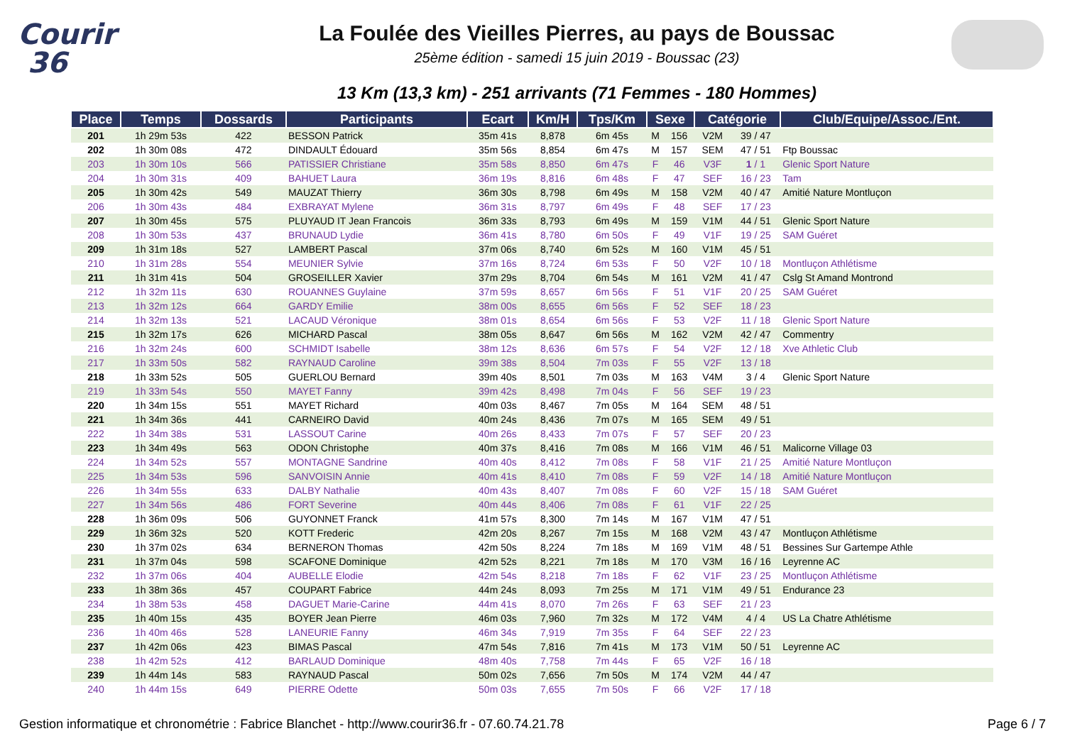Courir
36
La Foulée des Vieilles Pierres, au pays de Boussac
25ème édition - samedi 15 juin 2019 - Boussac (23)
13 Km (13,3 km) - 251 arrivants (71 Femmes - 180 Hommes)
| Place | Temps | Dossards | Participants | Ecart | Km/H | Tps/Km | Sexe | | Catégorie | | Club/Equipe/Assoc./Ent. |
| --- | --- | --- | --- | --- | --- | --- | --- | --- | --- | --- | --- |
| 201 | 1h 29m 53s | 422 | BESSON Patrick | 35m 41s | 8,878 | 6m 45s | M | 156 | V2M | 39 / 47 | |
| 202 | 1h 30m 08s | 472 | DINDAULT Édouard | 35m 56s | 8,854 | 6m 47s | M | 157 | SEM | 47 / 51 | Ftp Boussac |
| 203 | 1h 30m 10s | 566 | PATISSIER Christiane | 35m 58s | 8,850 | 6m 47s | F | 46 | V3F | 1 / 1 | Glenic Sport Nature |
| 204 | 1h 30m 31s | 409 | BAHUET Laura | 36m 19s | 8,816 | 6m 48s | F | 47 | SEF | 16 / 23 | Tam |
| 205 | 1h 30m 42s | 549 | MAUZAT Thierry | 36m 30s | 8,798 | 6m 49s | M | 158 | V2M | 40 / 47 | Amitié Nature Montluçon |
| 206 | 1h 30m 43s | 484 | EXBRAYAT Mylene | 36m 31s | 8,797 | 6m 49s | F | 48 | SEF | 17 / 23 | |
| 207 | 1h 30m 45s | 575 | PLUYAUD IT Jean Francois | 36m 33s | 8,793 | 6m 49s | M | 159 | V1M | 44 / 51 | Glenic Sport Nature |
| 208 | 1h 30m 53s | 437 | BRUNAUD Lydie | 36m 41s | 8,780 | 6m 50s | F | 49 | V1F | 19 / 25 | SAM Guéret |
| 209 | 1h 31m 18s | 527 | LAMBERT Pascal | 37m 06s | 8,740 | 6m 52s | M | 160 | V1M | 45 / 51 | |
| 210 | 1h 31m 28s | 554 | MEUNIER Sylvie | 37m 16s | 8,724 | 6m 53s | F | 50 | V2F | 10 / 18 | Montluçon Athlétisme |
| 211 | 1h 31m 41s | 504 | GROSEILLER Xavier | 37m 29s | 8,704 | 6m 54s | M | 161 | V2M | 41 / 47 | Cslg St Amand Montrond |
| 212 | 1h 32m 11s | 630 | ROUANNES Guylaine | 37m 59s | 8,657 | 6m 56s | F | 51 | V1F | 20 / 25 | SAM Guéret |
| 213 | 1h 32m 12s | 664 | GARDY Emilie | 38m 00s | 8,655 | 6m 56s | F | 52 | SEF | 18 / 23 | |
| 214 | 1h 32m 13s | 521 | LACAUD Véronique | 38m 01s | 8,654 | 6m 56s | F | 53 | V2F | 11 / 18 | Glenic Sport Nature |
| 215 | 1h 32m 17s | 626 | MICHARD Pascal | 38m 05s | 8,647 | 6m 56s | M | 162 | V2M | 42 / 47 | Commentry |
| 216 | 1h 32m 24s | 600 | SCHMIDT Isabelle | 38m 12s | 8,636 | 6m 57s | F | 54 | V2F | 12 / 18 | Xve Athletic Club |
| 217 | 1h 33m 50s | 582 | RAYNAUD Caroline | 39m 38s | 8,504 | 7m 03s | F | 55 | V2F | 13 / 18 | |
| 218 | 1h 33m 52s | 505 | GUERLOU Bernard | 39m 40s | 8,501 | 7m 03s | M | 163 | V4M | 3 / 4 | Glenic Sport Nature |
| 219 | 1h 33m 54s | 550 | MAYET Fanny | 39m 42s | 8,498 | 7m 04s | F | 56 | SEF | 19 / 23 | |
| 220 | 1h 34m 15s | 551 | MAYET Richard | 40m 03s | 8,467 | 7m 05s | M | 164 | SEM | 48 / 51 | |
| 221 | 1h 34m 36s | 441 | CARNEIRO David | 40m 24s | 8,436 | 7m 07s | M | 165 | SEM | 49 / 51 | |
| 222 | 1h 34m 38s | 531 | LASSOUT Carine | 40m 26s | 8,433 | 7m 07s | F | 57 | SEF | 20 / 23 | |
| 223 | 1h 34m 49s | 563 | ODON Christophe | 40m 37s | 8,416 | 7m 08s | M | 166 | V1M | 46 / 51 | Malicorne Village 03 |
| 224 | 1h 34m 52s | 557 | MONTAGNE Sandrine | 40m 40s | 8,412 | 7m 08s | F | 58 | V1F | 21 / 25 | Amitié Nature Montluçon |
| 225 | 1h 34m 53s | 596 | SANVOISIN Annie | 40m 41s | 8,410 | 7m 08s | F | 59 | V2F | 14 / 18 | Amitié Nature Montluçon |
| 226 | 1h 34m 55s | 633 | DALBY Nathalie | 40m 43s | 8,407 | 7m 08s | F | 60 | V2F | 15 / 18 | SAM Guéret |
| 227 | 1h 34m 56s | 486 | FORT Severine | 40m 44s | 8,406 | 7m 08s | F | 61 | V1F | 22 / 25 | |
| 228 | 1h 36m 09s | 506 | GUYONNET Franck | 41m 57s | 8,300 | 7m 14s | M | 167 | V1M | 47 / 51 | |
| 229 | 1h 36m 32s | 520 | KOTT Frederic | 42m 20s | 8,267 | 7m 15s | M | 168 | V2M | 43 / 47 | Montluçon Athlétisme |
| 230 | 1h 37m 02s | 634 | BERNERON Thomas | 42m 50s | 8,224 | 7m 18s | M | 169 | V1M | 48 / 51 | Bessines Sur Gartempe Athle |
| 231 | 1h 37m 04s | 598 | SCAFONE Dominique | 42m 52s | 8,221 | 7m 18s | M | 170 | V3M | 16 / 16 | Leyrenne AC |
| 232 | 1h 37m 06s | 404 | AUBELLE Elodie | 42m 54s | 8,218 | 7m 18s | F | 62 | V1F | 23 / 25 | Montluçon Athlétisme |
| 233 | 1h 38m 36s | 457 | COUPART Fabrice | 44m 24s | 8,093 | 7m 25s | M | 171 | V1M | 49 / 51 | Endurance 23 |
| 234 | 1h 38m 53s | 458 | DAGUET Marie-Carine | 44m 41s | 8,070 | 7m 26s | F | 63 | SEF | 21 / 23 | |
| 235 | 1h 40m 15s | 435 | BOYER Jean Pierre | 46m 03s | 7,960 | 7m 32s | M | 172 | V4M | 4 / 4 | US La Chatre Athlétisme |
| 236 | 1h 40m 46s | 528 | LANEURIE Fanny | 46m 34s | 7,919 | 7m 35s | F | 64 | SEF | 22 / 23 | |
| 237 | 1h 42m 06s | 423 | BIMAS Pascal | 47m 54s | 7,816 | 7m 41s | M | 173 | V1M | 50 / 51 | Leyrenne AC |
| 238 | 1h 42m 52s | 412 | BARLAUD Dominique | 48m 40s | 7,758 | 7m 44s | F | 65 | V2F | 16 / 18 | |
| 239 | 1h 44m 14s | 583 | RAYNAUD Pascal | 50m 02s | 7,656 | 7m 50s | M | 174 | V2M | 44 / 47 | |
| 240 | 1h 44m 15s | 649 | PIERRE Odette | 50m 03s | 7,655 | 7m 50s | F | 66 | V2F | 17 / 18 | |
Gestion informatique et chronométrie : Fabrice Blanchet - http://www.courir36.fr - 07.60.74.21.78 Page 6 / 7